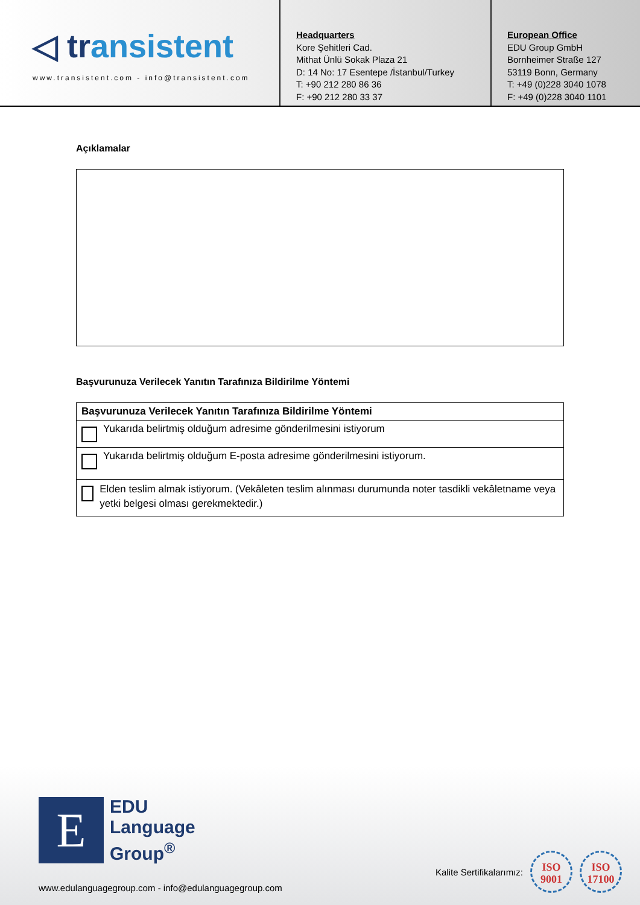◁ transistent
www.transistent.com - info@transistent.com
Headquarters
Kore Şehitleri Cad.
Mithat Ünlü Sokak Plaza 21
D: 14 No: 17 Esentepe /İstanbul/Turkey
T: +90 212 280 86 36
F: +90 212 280 33 37
European Office
EDU Group GmbH
Bornheimer Straße 127
53119 Bonn, Germany
T: +49 (0)228 3040 1078
F: +49 (0)228 3040 1101
Açıklamalar
Başvurunuza Verilecek Yanıtın Tarafınıza Bildirilme Yöntemi
| Başvurunuza Verilecek Yanıtın Tarafınıza Bildirilme Yöntemi |
| --- |
| Yukarıda belirtmiş olduğum adresime gönderilmesini istiyorum |
| Yukarıda belirtmiş olduğum E-posta adresime gönderilmesini istiyorum. |
| Elden teslim almak istiyorum. (Vekâleten teslim alınması durumunda noter tasdikli vekâletname veya yetki belgesi olması gerekmektedir.) |
E
EDU
Language
Group<sup>®</sup>
www.edulanguagegroup.com - info@edulanguagegroup.com
Kalite Sertifikalarımız:
ISO
9001
ISO
17100